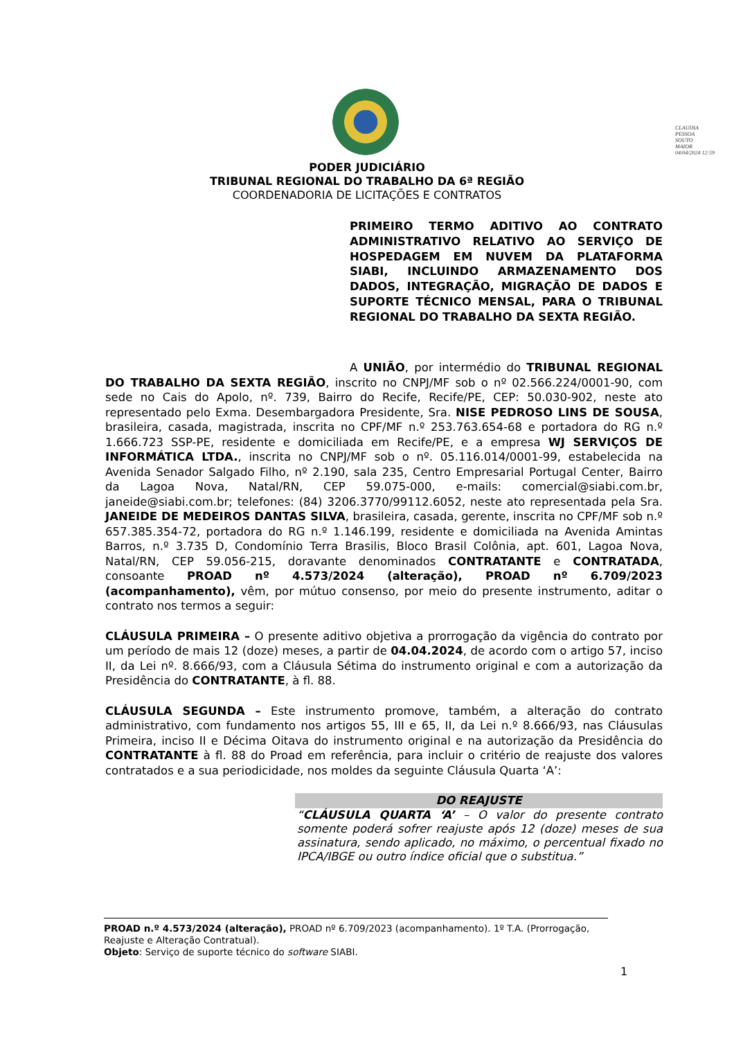CLAUDIA
PESSOA
SOUTO
MAIOR
04/04/2024 12:59
PODER JUDICIÁRIO
TRIBUNAL REGIONAL DO TRABALHO DA 6ª REGIÃO
COORDENADORIA DE LICITAÇÕES E CONTRATOS
PRIMEIRO TERMO ADITIVO AO CONTRATO ADMINISTRATIVO RELATIVO AO SERVIÇO DE HOSPEDAGEM EM NUVEM DA PLATAFORMA SIABI, INCLUINDO ARMAZENAMENTO DOS DADOS, INTEGRAÇÃO, MIGRAÇÃO DE DADOS E SUPORTE TÉCNICO MENSAL, PARA O TRIBUNAL REGIONAL DO TRABALHO DA SEXTA REGIÃO.
A UNIÃO, por intermédio do TRIBUNAL REGIONAL DO TRABALHO DA SEXTA REGIÃO, inscrito no CNPJ/MF sob o nº 02.566.224/0001-90, com sede no Cais do Apolo, nº. 739, Bairro do Recife, Recife/PE, CEP: 50.030-902, neste ato representado pelo Exma. Desembargadora Presidente, Sra. NISE PEDROSO LINS DE SOUSA, brasileira, casada, magistrada, inscrita no CPF/MF n.º 253.763.654-68 e portadora do RG n.º 1.666.723 SSP-PE, residente e domiciliada em Recife/PE, e a empresa WJ SERVIÇOS DE INFORMÁTICA LTDA., inscrita no CNPJ/MF sob o nº. 05.116.014/0001-99, estabelecida na Avenida Senador Salgado Filho, nº 2.190, sala 235, Centro Empresarial Portugal Center, Bairro da Lagoa Nova, Natal/RN, CEP 59.075-000, e-mails: comercial@siabi.com.br, janeide@siabi.com.br; telefones: (84) 3206.3770/99112.6052, neste ato representada pela Sra. JANEIDE DE MEDEIROS DANTAS SILVA, brasileira, casada, gerente, inscrita no CPF/MF sob n.º 657.385.354-72, portadora do RG n.º 1.146.199, residente e domiciliada na Avenida Amintas Barros, n.º 3.735 D, Condomínio Terra Brasilis, Bloco Brasil Colônia, apt. 601, Lagoa Nova, Natal/RN, CEP 59.056-215, doravante denominados CONTRATANTE e CONTRATADA, consoante PROAD nº 4.573/2024 (alteração), PROAD nº 6.709/2023 (acompanhamento), vêm, por mútuo consenso, por meio do presente instrumento, aditar o contrato nos termos a seguir:
CLÁUSULA PRIMEIRA – O presente aditivo objetiva a prorrogação da vigência do contrato por um período de mais 12 (doze) meses, a partir de 04.04.2024, de acordo com o artigo 57, inciso II, da Lei nº. 8.666/93, com a Cláusula Sétima do instrumento original e com a autorização da Presidência do CONTRATANTE, à fl. 88.
CLÁUSULA SEGUNDA – Este instrumento promove, também, a alteração do contrato administrativo, com fundamento nos artigos 55, III e 65, II, da Lei n.º 8.666/93, nas Cláusulas Primeira, inciso II e Décima Oitava do instrumento original e na autorização da Presidência do CONTRATANTE à fl. 88 do Proad em referência, para incluir o critério de reajuste dos valores contratados e a sua periodicidade, nos moldes da seguinte Cláusula Quarta ‘A’:
DO REAJUSTE
“CLÁUSULA QUARTA ‘A’ – O valor do presente contrato somente poderá sofrer reajuste após 12 (doze) meses de sua assinatura, sendo aplicado, no máximo, o percentual fixado no IPCA/IBGE ou outro índice oficial que o substitua.”
PROAD n.º 4.573/2024 (alteração), PROAD nº 6.709/2023 (acompanhamento). 1º T.A. (Prorrogação, Reajuste e Alteração Contratual).
Objeto: Serviço de suporte técnico do software SIABI.
1